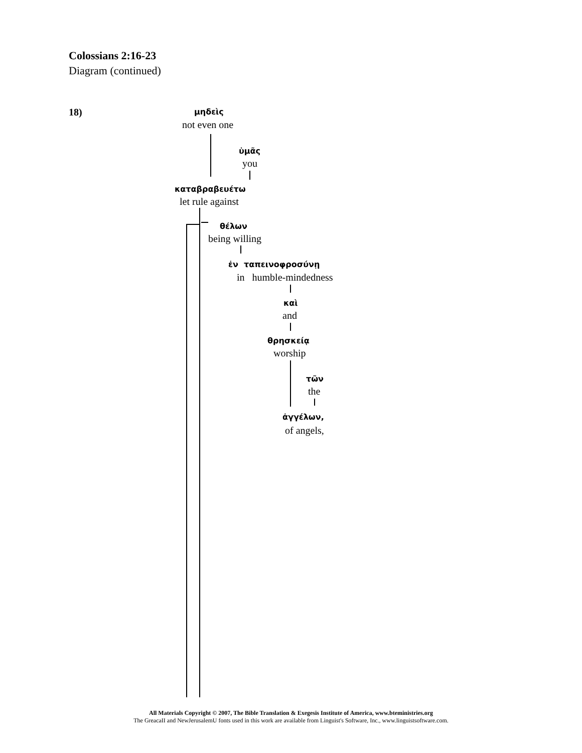Colossians 2:16-23
Diagram (continued)
18) μηδεὶς
not even one
ὑμᾶς
you
καταβραβευέτω
let rule against
θέλων
being willing
ἐν ταπεινοφροσύνῃ
in humble-mindedness
καὶ
and
θρησκείᾳ
worship
τῶν
the
ἀγγέλων,
of angels,
All Materials Copyright © 2007, The Bible Translation & Exegesis Institute of America, www.bteministries.org
The GreacaII and NewJerusalemU fonts used in this work are available from Linguist's Software, Inc., www.linguistsoftware.com.